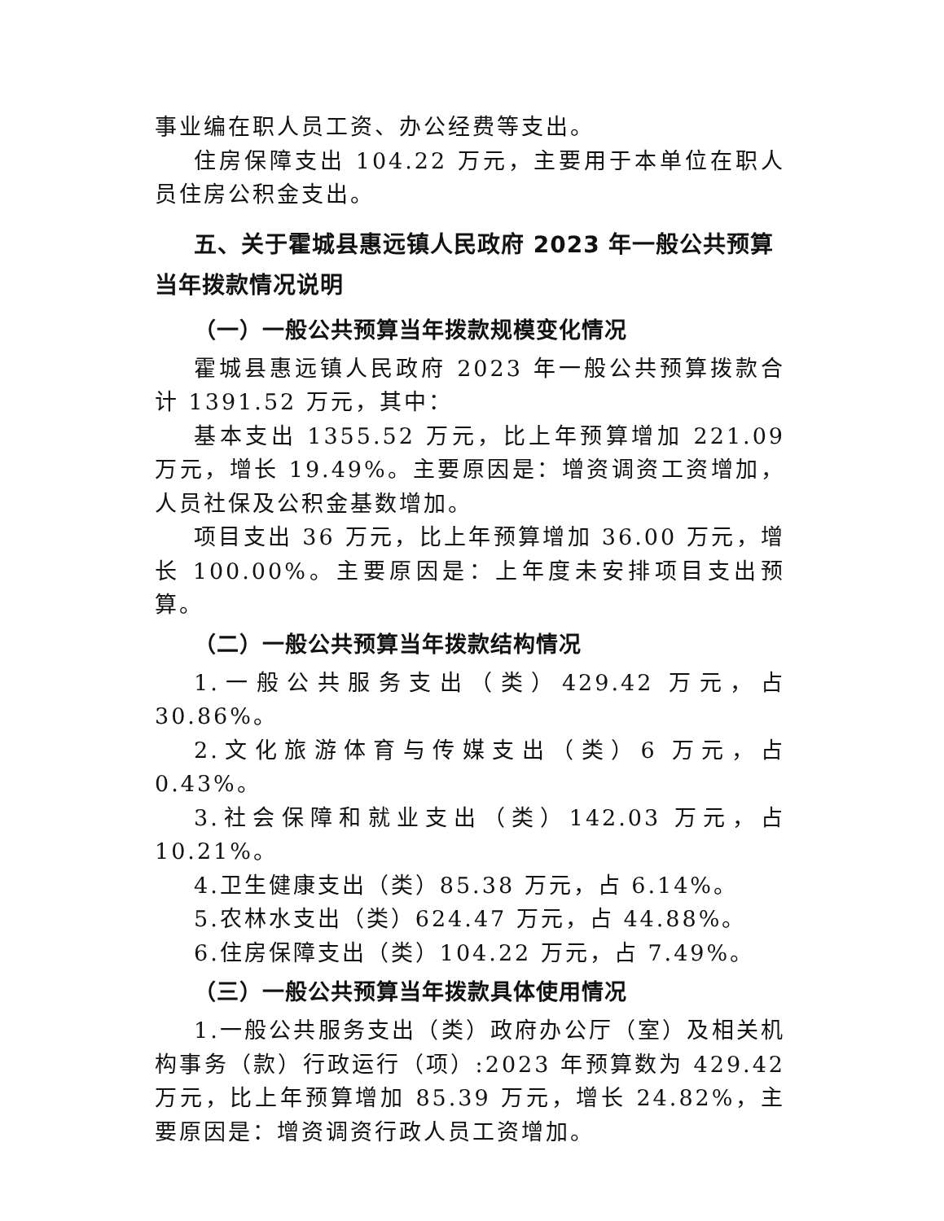事业编在职人员工资、办公经费等支出。
住房保障支出 104.22 万元，主要用于本单位在职人员住房公积金支出。
五、关于霍城县惠远镇人民政府 2023 年一般公共预算当年拨款情况说明
（一）一般公共预算当年拨款规模变化情况
霍城县惠远镇人民政府 2023 年一般公共预算拨款合计 1391.52 万元，其中：
基本支出 1355.52 万元，比上年预算增加 221.09 万元，增长 19.49%。主要原因是：增资调资工资增加，人员社保及公积金基数增加。
项目支出 36 万元，比上年预算增加 36.00 万元，增长 100.00%。主要原因是：上年度未安排项目支出预算。
（二）一般公共预算当年拨款结构情况
1.一般公共服务支出（类）429.42 万元，占 30.86%。
2.文化旅游体育与传媒支出（类）6 万元，占 0.43%。
3.社会保障和就业支出（类）142.03 万元，占 10.21%。
4.卫生健康支出（类）85.38 万元，占 6.14%。
5.农林水支出（类）624.47 万元，占 44.88%。
6.住房保障支出（类）104.22 万元，占 7.49%。
（三）一般公共预算当年拨款具体使用情况
1.一般公共服务支出（类）政府办公厅（室）及相关机构事务（款）行政运行（项）:2023 年预算数为 429.42 万元，比上年预算增加 85.39 万元，增长 24.82%，主要原因是：增资调资行政人员工资增加。